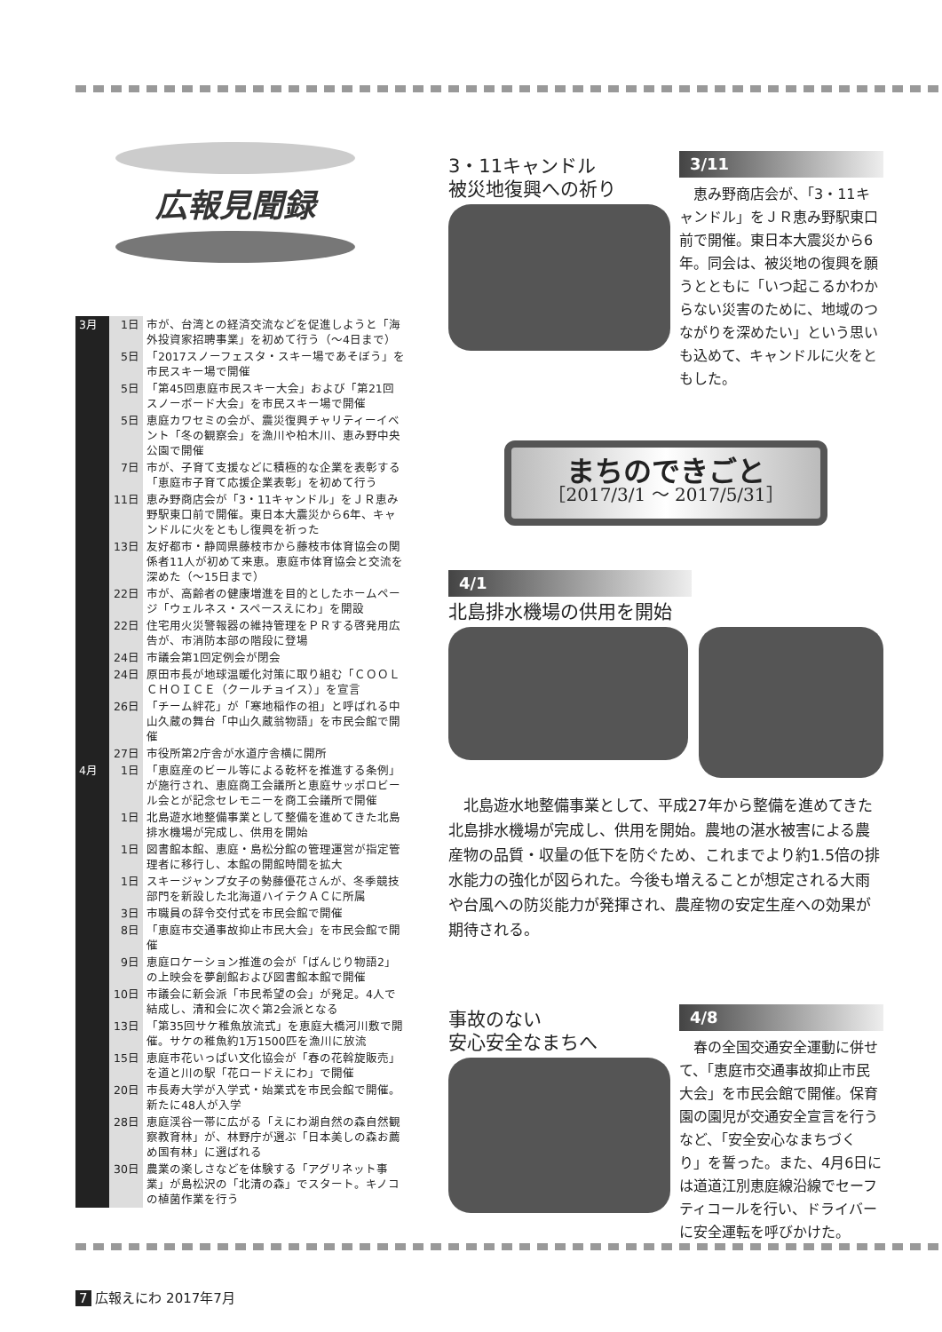広報見聞録
| 3月 | 1日 | 市が、台湾との経済交流などを促進しようと「海外投資家招聘事業」を初めて行う（～4日まで） |
| | 5日 | 「2017スノーフェスタ・スキー場であそぼう」を市民スキー場で開催 |
| | 5日 | 「第45回恵庭市民スキー大会」および「第21回スノーボード大会」を市民スキー場で開催 |
| | 5日 | 恵庭カワセミの会が、震災復興チャリティーイベント「冬の観察会」を漁川や柏木川、恵み野中央公園で開催 |
| | 7日 | 市が、子育て支援などに積極的な企業を表彰する「恵庭市子育て応援企業表彰」を初めて行う |
| | 11日 | 恵み野商店会が「3・11キャンドル」をＪＲ恵み野駅東口前で開催。東日本大震災から6年、キャンドルに火をともし復興を祈った |
| | 13日 | 友好都市・静岡県藤枝市から藤枝市体育協会の関係者11人が初めて来恵。恵庭市体育協会と交流を深めた（～15日まで） |
| | 22日 | 市が、高齢者の健康増進を目的としたホームページ「ウェルネス・スペースえにわ」を開設 |
| | 22日 | 住宅用火災警報器の維持管理をＰＲする啓発用広告が、市消防本部の階段に登場 |
| | 24日 | 市議会第1回定例会が閉会 |
| | 24日 | 原田市長が地球温暖化対策に取り組む「ＣＯＯＬ ＣＨＯＩＣＥ（クールチョイス）」を宣言 |
| | 26日 | 「チーム絆花」が「寒地稲作の祖」と呼ばれる中山久蔵の舞台「中山久蔵翁物語」を市民会館で開催 |
| | 27日 | 市役所第2庁舎が水道庁舎横に開所 |
| 4月 | 1日 | 「恵庭産のビール等による乾杯を推進する条例」が施行され、恵庭商工会議所と恵庭サッポロビール会とが記念セレモニーを商工会議所で開催 |
| | 1日 | 北島遊水地整備事業として整備を進めてきた北島排水機場が完成し、供用を開始 |
| | 1日 | 図書館本館、恵庭・島松分館の管理運営が指定管理者に移行し、本館の開館時間を拡大 |
| | 1日 | スキージャンプ女子の勢藤優花さんが、冬季競技部門を新設した北海道ハイテクＡＣに所属 |
| | 3日 | 市職員の辞令交付式を市民会館で開催 |
| | 8日 | 「恵庭市交通事故抑止市民大会」を市民会館で開催 |
| | 9日 | 恵庭ロケーション推進の会が「ばんじり物語2」の上映会を夢創館および図書館本館で開催 |
| | 10日 | 市議会に新会派「市民希望の会」が発足。4人で結成し、清和会に次ぐ第2会派となる |
| | 13日 | 「第35回サケ稚魚放流式」を恵庭大橋河川敷で開催。サケの稚魚約1万1500匹を漁川に放流 |
| | 15日 | 恵庭市花いっぱい文化協会が「春の花斡旋販売」を道と川の駅「花ロードえにわ」で開催 |
| | 20日 | 市長寿大学が入学式・始業式を市民会館で開催。新たに48人が入学 |
| | 28日 | 恵庭渓谷一帯に広がる「えにわ湖自然の森自然観察教育林」が、林野庁が選ぶ「日本美しの森お薦め国有林」に選ばれる |
| | 30日 | 農業の楽しさなどを体験する「アグリネット事業」が島松沢の「北清の森」でスタート。キノコの植菌作業を行う |
3・11キャンドル
被災地復興への祈り
3/11
　恵み野商店会が、「3・11キャンドル」をＪＲ恵み野駅東口前で開催。東日本大震災から6年。同会は、被災地の復興を願うとともに「いつ起こるかわからない災害のために、地域のつながりを深めたい」という思いも込めて、キャンドルに火をともした。
まちのできごと
［2017/3/1 ～ 2017/5/31］
4/1
北島排水機場の供用を開始
　北島遊水地整備事業として、平成27年から整備を進めてきた北島排水機場が完成し、供用を開始。農地の湛水被害による農産物の品質・収量の低下を防ぐため、これまでより約1.5倍の排水能力の強化が図られた。今後も増えることが想定される大雨や台風への防災能力が発揮され、農産物の安定生産への効果が期待される。
事故のない
安心安全なまちへ
4/8
　春の全国交通安全運動に併せて、「恵庭市交通事故抑止市民大会」を市民会館で開催。保育園の園児が交通安全宣言を行うなど、「安全安心なまちづくり」を誓った。また、4月6日には道道江別恵庭線沿線でセーフティコールを行い、ドライバーに安全運転を呼びかけた。
7 広報えにわ 2017年7月